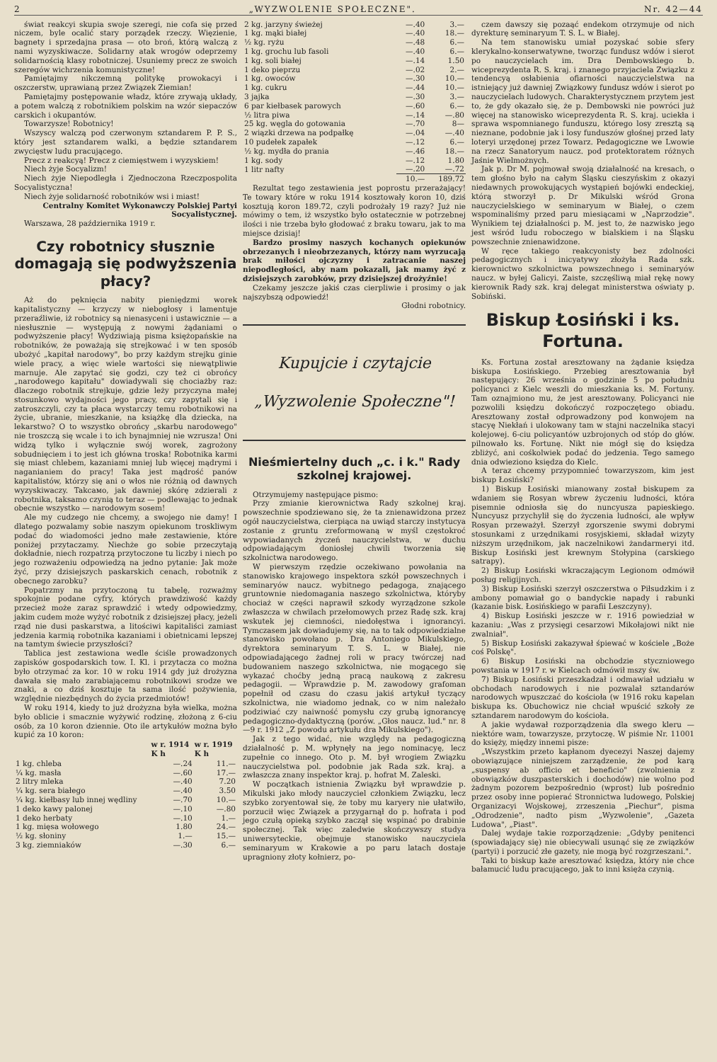2 „WYZWOLENIE SPOŁECZNE". Nr. 42—44
świat reakcyi skupia swoje szeregi, nie cofa się przed niczem, byle ocalić stary porządek rzeczy. Więzienie, bagnety i sprzedajna prasa — oto broń, którą walczą z nami wyzyskiwacze. Solidarny atak wrogów odeprzemy solidarnością klasy robotniczej. Usuniemy precz ze swoich szeregów wichrzenia komunistyczne!
Pamiętajmy nikczemną politykę prowokacyi i oszczerstw, uprawianą przez Związek Ziemian!
Pamiętajmy postępowanie władz, które zrywają układy, a potem walczą z robotnikiem polskim na wzór siepaczów carskich i okupantów.
Towarzysze! Robotnicy!
Wszyscy walczą pod czerwonym sztandarem P. P. S., który jest sztandarem walki, a będzie sztandarem zwycięstw ludu pracującego.
Precz z reakcyą! Precz z ciemięstwem i wyzyskiem!
Niech żyje Socyalizm!
Niech żyje Niepodległa i Zjednoczona Rzeczpospolita Socyalistyczna!
Niech żyje solidarność robotników wsi i miast!
Centralny Komitet Wykonawczy Polskiej Partyi Socyalistycznej.
Warszawa, 28 października 1919 r.
Czy robotnicy słusznie domagają się podwyższenia płacy?
Aż do pęknięcia nabity pieniędzmi worek kapitalistyczny — krzyczy w niebogłosy i lamentuje przeraźliwie, iż robotnicy są nienasyceni i ustawicznie — a niesłusznie — występują z nowymi żądaniami o podwyższenie płacy! Wydziwiają pisma księżopańskie na robotników, że poważają się strejkować i w ten sposób ubożyć „kapitał narodowy", bo przy każdym strejku ginie wiele pracy, a więc wiele wartości się niewątpliwie marnuje. Ale zapytać się godzi, czy też ci obrońcy „narodowego kapitału" dowiadywali się chociażby raz: dlaczego robotnik strejkuje, gdzie leży przyczyna małej stosunkowo wydajności jego pracy, czy zapytali się i zatroszczyli, czy ta płaca wystarczy temu robotnikowi na życie, ubranie, mieszkanie, na książkę dla dziecka, na lekarstwo? O to wszystko obrońcy „skarbu narodowego" nie troszczą się wcale i to ich bynajmniej nie wzrusza! Oni widzą tylko i wyłącznie swój worek, zagrożony sobudnięciem i to jest ich główna troska! Robotnika karmi się miast chlebem, kazaniami mniej lub więcej mądrymi i naganianiem do pracy! Taka jest mądrość panów kapitalistów, którzy się ani o włos nie różnią od dawnych wyzyskiwaczy. Takсамо, jak dawniej skórę zdzierali z robotnika, taksamo czynią to teraz — podlewając to jednak obecnie wszystko — narodowym sosem!
Ale my cudzego nie chcemy, a swojego nie damy! I dlatego pozwalamy sobie naszym opiekunom troskliwym podać do wiadomości jedno małe zestawienie, które poniżej przytaczamy. Niechże go sobie przeczytają dokładnie, niech rozpatrzą przytoczone tu liczby i niech po jego rozważeniu odpowiedzą na jedno pytanie: Jak może żyć, przy dzisiejszych paskarskich cenach, robotnik z obecnego zarobku?
Popatrzmy na przytoczoną tu tabelę, rozważmy spokojnie podane cyfry, których prawdziwość każdy przecież może zaraz sprawdzić i wtedy odpowiedzmy, jakim cudem może wyżyć robotnik z dzisiejszej płacy, jeżeli rząd nie dusi paskarstwa, a litościwi kapitaliści zamiast jedzenia karmią robotnika kazaniami i obietnicami lepszej na tamtym świecie przyszłości?
Tablica jest zestawiona wedle ściśle prowadzonych zapisków gospodarskich tow. I. Kl. i przytacza co można było otrzymać za kor. 10 w roku 1914 gdy już drożyzna dawała się mało zarabiającemu robotnikowi srodze we znaki, a co dziś kosztuje ta sama ilość pożywienia, względnie niezbędnych do życia przedmiotów!
W roku 1914, kiedy to już drożyzna była wielka, można było oblicie i smacznie wyżywić rodzinę, złożoną z 6-ciu osób, za 10 koron dziennie. Oto ile artykułów można było kupić za 10 koron:
| | w r. 1914 K h | w r. 1919 K h |
| --- | --- | --- |
| 1 kg. chleba | —.24 | 11.— |
| ¼ kg. masła | —.60 | 17.— |
| 2 litry mleka | —.40 | 7.20 |
| ¼ kg. sera białego | —.40 | 3.50 |
| ¼ kg. kiełbasy lub innej wędliny | —.70 | 10.— |
| 1 deko kawy palonej | —.10 | —.80 |
| 1 deko herbaty | —.10 | 1.— |
| 1 kg. mięsa wołowego | 1.80 | 24.— |
| ½ kg. słoniny | 1.— | 15.— |
| 3 kg. ziemniaków | —.30 | 6.— |
| 2 kg. jarzyny świeżej | —.40 | 3.— |
| 1 kg. mąki białej | —.40 | 18.— |
| ½ kg. ryżu | —.48 | 6.— |
| 1 kg. grochu lub fasoli | —.40 | 6.— |
| 1 kg. soli białej | —.14 | 1.50 |
| 1 deko pieprzu | —.02 | 2.— |
| 1 kg. owoców | —.30 | 10.— |
| 1 kg. cukru | —.44 | 10.— |
| 3 jajka | —.30 | 3.— |
| 6 par kiełbasek parowych | —.60 | 6.— |
| ½ litra piwa | —.14 | —.80 |
| 25 kg. węgla do gotowania | —.70 | 8— |
| 2 wiązki drzewa na podpałkę | —.04 | —.40 |
| 10 pudełek zapałek | —.12 | 6.— |
| ½ kg. mydła do prania | —.46 | 18.— |
| 1 kg. sody | —.12 | 1.80 |
| 1 litr nafty | —.20 | —.72 |
| | 10.— | 189.72 |
Rezultat tego zestawienia jest poprostu przerażający! Te towary które w roku 1914 kosztowały koron 10, dziś kosztują koron 189.72, czyli podrożały 19 razy? Już nie mówimy o tem, iż wszystko było ostatecznie w potrzebnej ilości i nie trzeba było głodować z braku towaru, jak to ma miejsce dzisiaj!
Bardzo prosimy naszych kochanych opiekunów obrzezanych i nieobrzezanych, którzy nam wyrzucają brak miłości ojczyzny i zatracanie naszej niepodległości, aby nam pokazali, jak mamy żyć z dzisiejszych zarobków, przy dzisiejszej drożyźnie!
Czekamy jeszcze jakiś czas cierpliwie i prosimy o jak najszybszą odpowiedź!
Głodni robotnicy.
Kupujcie i czytajcie
„Wyzwolenie Społeczne"!
Nieśmiertelny duch „c. i k." Rady szkolnej krajowej.
Otrzymujemy następujące pismo:
Przy zmianie kierownictwa Rady szkolnej kraj. powszechnie spodziewano się, że ta znienawidzona przez ogół nauczycielstwa, cierpiąca na uwiąd starczy instytucya zostanie z gruntu zreformowaną w myśl częstokroć wypowiadanych życzeń nauczycielstwa, w duchu odpowiadającym doniosłej chwili tworzenia się szkolnictwa narodowego.
W pierwszym rzędzie oczekiwano powołania na stanowisko krajowego inspektora szkół powszechnych i seminaryów naucz. wybitnego pedagoga, znającego gruntownie niedomagania naszego szkolnictwa, któryby chociaż w części naprawił szkody wyrządzone szkole zwłaszcza w chwilach przełomowych przez Radę szk. kraj wskutek jej ciemności, niedołęstwa i ignorancyi. Tymczasem jak dowiadujemy się, na to tak odpowiedzialne stanowisko powołano p. Dra Antoniego Mikulskiego, dyrektora seminaryum T. S. L. w Białej, nie odpowiadającego żadnej roli w pracy twórczej nad budowaniem naszego szkolnictwa, nie mogącego się wykazać choćby jedną pracą naukową z zakresu pedagogii. — Wprawdzie p. M. zawodowy grafoman popełnił od czasu do czasu jakiś artykuł tyczący szkolnictwa, nie wiadomo jednak, co w nim należało podziwiać czy naiwność pomysłu czy grubą ignorancyę pedagogiczno-dydaktyczną (porów. „Głos naucz. lud." nr. 8—9 r. 1912 „Z powodu artykułu dra Mikulskiego").
Jak z tego widać, nie względy na pedagogiczną działalność p. M. wpłynęły na jego nominacyę, lecz zupełnie co innego. Oto p. M. był wrogiem Związku nauczycielstwa pol. podobnie jak Rada szk. kraj. a zwłaszcza znany inspektor kraj. p. hofrat M. Zaleski.
W początkach istnienia Związku był wprawdzie p. Mikulski jako młody nauczyciel członkiem Związku, lecz szybko zoryentował się, że toby mu karyery nie ułatwiło, porzucił więc Związek a przygarnął do p. hofrata i pod jego czułą opieką szybko zaczął się wspinać po drabinie społecznej. Tak więc zaledwie skończywszy studya uniwersyteckie, obejmuje stanowisko nauczyciela seminaryum w Krakowie a po paru latach dostaje upragniony złoty kołnierz, po-
czem dawszy się pozaąć endekom otrzymuje od nich dyrekturę seminaryum T. S. L. w Białej.
Na tem stanowisku umiał pozyskać sobie sfery klerykalno-konserwatywne, tworząc fundusz wdów i sierot po nauczycielach im. Dra Dembowskiego b. wiceprezydenta R. S. kraj. i znanego przyjaciela Związku z tendencyą osłabienia ofiarności nauczycielstwa na istniejący już dawniej Związkowy fundusz wdów i sierot po nauczycielach ludowych. Charakterystycznem przytem jest to, że gdy okazało się, że p. Dembowski nie powróci już więcej na stanowisko wiceprezydenta R. S. kraj. uciekła i sprawa wspomnianego funduszu, którego losy zresztą są nieznane, podobnie jak i losy funduszów głośnej przed laty loteryi urzędonej przez Towarz. Pedagogiczne we Lwowie na rzecz Sanatoryum naucz. pod protektoratem różnych Jaśnie Wielmożnych.
Jak p. Dr M. pojmował swoją działalność na kresach, o tem głośno było na całym Śląsku cieszyńskim z okazyi niedawnych prowokujących wystąpień bojówki endeckiej, którą stworzył p. Dr Mikulski wśród Grona nauczycielskiego w seminaryum w Białej, o czem wspominaliśmy przed paru miesiącami w „Naprzodzie". Wynikiem tej działalności p. M. jest to, że nazwisko jego jest wśród ludu roboczego w bialskiem i na Śląsku powszechnie znienawidzone.
W ręce takiego reakcyonisty bez zdolności pedagogicznych i inicyatywy złożyła Rada szk. kierownictwo szkolnictwa powszechnego i seminaryów naucz. w byłej Galicyi. Zaiste, szczęśliwą miał rękę nowy kierownik Rady szk. kraj delegat ministerstwa oświaty p. Sobiński.
Biskup Łosiński i ks. Fortuna.
Ks. Fortuna został aresztowany na żądanie księdza biskupa Łosińskiego. Przebieg aresztowania był następujący: 26 września o godzinie 5 po południu policyanci z Kielc weszli do mieszkania ks. M. Fortuny. Tam oznajmiono mu, że jest aresztowany. Policyanci nie pozwolili księdzu dokończyć rozpoczętego obiadu. Aresztowany został odprowadzony pod konwojem na stacyę Niekłań i ulokowany tam w stajni naczelnika stacyi kolejowej. 6-ciu policyantów uzbrojonych od stóp do głów. pilnowało ks. Fortunę. Nikt nie mógł się do księdza zbliżyć, ani cośkolwiek podać do jedzenia. Tego samego dnia odwieziono księdza do Kielc.
A teraz chcemy przypomnieć towarzyszom, kim jest biskup Łosiński?
1) Biskup Łosiński mianowany został biskupem za wdaniem się Rosyan wbrew życzeniu ludności, która pisemnie odniosła się do nuncyusza papieskiego. Nuncyusz przychylił się do życzenia ludności, ale wpływ Rosyan przeważył. Szerzył zgorszenie swymi dobrymi stosunkami z urzędnikami rosyjskiemi, składał wizyty niższym urzędnikom, jak naczelnikowi żandarmeryi itd. Biskup Łosiński jest krewnym Stołypina (carskiego satrapy).
2) Biskup Łosiński wkraczającym Legionom odmówił posług religijnych.
3) Biskup Łosiński szerzył oszczerstwa o Piłsudzkim i z ambony pomawiał go o bandyckie napady i rabunki (kazanie bisk. Łosińskiego w parafii Leszczyny).
4) Biskup Łosiński jeszcze w r. 1916 powiedział w kazaniu: „Was z przysięgi cesarzowi Mikołajowi nikt nie zwalniał".
5) Biskup Łosiński zakazywał śpiewać w kościele „Boże coś Polskę".
6) Biskup Łosiński na obchodzie styczniowego powstania w 1917 r. w Kielcach odmówił mszy św.
7) Biskup Łosiński przeszkadzał i odmawiał udziału w obchodach narodowych i nie pozwalał sztandarów narodowych wpuszczać do kościoła (w 1916 roku kapelan biskupa ks. Obuchowicz nie chciał wpuścić szkoły ze sztandarem narodowym do kościoła.
A jakie wydawał rozporządzenia dla swego kleru — niektóre wam, towarzysze, przytoczę. W piśmie Nr. 11001 do księży, między innemi pisze:
„Wszystkim przeto kapłanom dyecezyi Naszej dajemy obowiązujące niniejszem zarządzenie, że pod karą „suspensy ab officio et beneficio" (zwolnienia z obowiązków duszpasterskich i dochodów) nie wolno pod żadnym pozorem bezpośrednio (wprost) lub pośrednio przez osoby inne popierać Stronnictwa ludowego, Polskiej Organizacyi Wojskowej, zrzeszenia „Piechur", pisma „Odrodzenie", nadto pism „Wyzwolenie", „Gazeta Ludowa", „Piast".
Dalej wydaje takie rozporządzenie: „Gdyby penitenci (spowiadający się) nie obiecywali usunąć się ze związków (partyi) i porzucić złe gazety, nie mogą być rozgrzeszani.".
Taki to biskup każe aresztować księdza, który nie chce bałamucić ludu pracującego, jak to inni księża czynią.